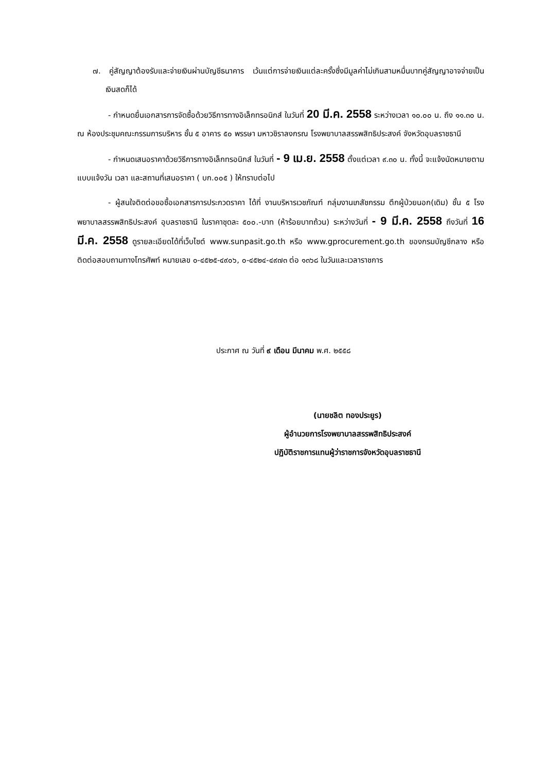๗. คู่สัญญาต้องรับและจ่ายเงินผ่านบัญชีธนาคาร เว้นแต่การจ่ายเงินแต่ละครั้งซึ่งมีมูลค่าไม่เกินสามหมื่นบาทคู่สัญญาอาจจ่ายเป็นเงินสดก็ได้
- กำหนดยื่นเอกสารการจัดซื้อด้วยวิธีการทางอิเล็กทรอนิกส์ ในวันที่ 20 มี.ค. 2558 ระหว่างเวลา ๑๐.๐๐ น. ถึง ๑๑.๓๐ น. ณ ห้องประชุมคณะกรรมการบริหาร ชั้น ๕ อาคาร ๕๐ พรรษา มหาวชิราลงกรณ โรงพยาบาลสรรพสิทธิประสงค์ จังหวัดอุบลราชธานี
- กำหนดเสนอราคาด้วยวิธีการทางอิเล็กทรอนิกส์ ในวันที่ - 9 เม.ย. 2558 ตั้งแต่เวลา ๙.๓๐ น. ทั้งนี้ จะแจ้งนัดหมายตามแบบแจ้งวัน เวลา และสถานที่เสนอราคา ( บก.๐๐๕ ) ให้ทราบต่อไป
- ผู้สนใจติดต่อขอซื้อเอกสารการประกวดราคา ได้ที่ งานบริหารเวชภัณฑ์ กลุ่มงานเภสัชกรรม ตึกผู้ป่วยนอก(เดิม) ชั้น ๕ โรงพยาบาลสรรพสิทธิประสงค์ อุบลราชธานี ในราคาชุดละ ๕๐๐.-บาท (ห้าร้อยบาทถ้วน) ระหว่างวันที่ - 9 มี.ค. 2558 ถึงวันที่ 16 มี.ค. 2558 ดูรายละเอียดได้ที่เว็บไซต์ www.sunpasit.go.th หรือ www.gprocurement.go.th ของกรมบัญชีกลาง หรือติดต่อสอบถามทางโทรศัพท์ หมายเลข ๐-๔๕๒๕-๔๙๐๖, ๐-๔๕๒๔-๔๙๗๓ ต่อ ๑๓๖๘ ในวันและเวลาราชการ
ประกาศ ณ วันที่ ๙ เดือน มีนาคม พ.ศ. ๒๕๕๘
(นายชลิต ทองประยูร)
ผู้อำนวยการโรงพยาบาลสรรพสิทธิประสงค์
ปฏิบัติราชการแทนผู้ว่าราชการจังหวัดอุบลราชธานี